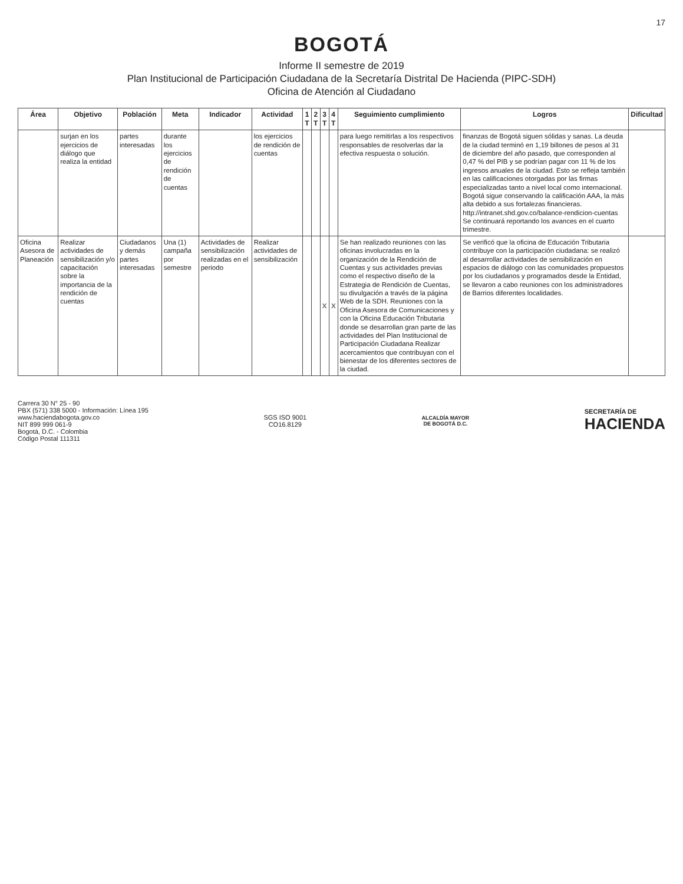17
BOGOTÁ
Informe II semestre de 2019
Plan Institucional de Participación Ciudadana de la Secretaría Distrital De Hacienda (PIPC-SDH)
Oficina de Atención al Ciudadano
| Área | Objetivo | Población | Meta | Indicador | Actividad | 1 T | 2 T | 3 T | 4 T | Seguimiento cumplimiento | Logros | Dificultad |
| --- | --- | --- | --- | --- | --- | --- | --- | --- | --- | --- | --- | --- |
| | surjan en los ejercicios de diálogo que realiza la entidad | partes interesadas | durante los ejercicios de rendición de cuentas | | los ejercicios de rendición de cuentas | | | | | para luego remitirlas a los respectivos responsables de resolverlas dar la efectiva respuesta o solución. | finanzas de Bogotá siguen sólidas y sanas. La deuda de la ciudad terminó en 1,19 billones de pesos al 31 de diciembre del año pasado, que corresponden al 0,47 % del PIB y se podrían pagar con 11 % de los ingresos anuales de la ciudad. Esto se refleja también en las calificaciones otorgadas por las firmas especializadas tanto a nivel local como internacional. Bogotá sigue conservando la calificación AAA, la más alta debido a sus fortalezas financieras. http://intranet.shd.gov.co/balance-rendicion-cuentas Se continuará reportando los avances en el cuarto trimestre. | |
| Oficina Asesora de Planeación | Realizar actividades de sensibilización y/o capacitación sobre la importancia de la rendición de cuentas | Ciudadanos y demás partes interesadas | Una (1) campaña por semestre | Actividades de sensibilización realizadas en el periodo | Realizar actividades de sensibilización | | | X | X | Se han realizado reuniones con las oficinas involucradas en la organización de la Rendición de Cuentas y sus actividades previas como el respectivo diseño de la Estrategia de Rendición de Cuentas, su divulgación a través de la página Web de la SDH. Reuniones con la Oficina Asesora de Comunicaciones y con la Oficina Educación Tributaria donde se desarrollan gran parte de las actividades del Plan Institucional de Participación Ciudadana Realizar acercamientos que contribuyan con el bienestar de los diferentes sectores de la ciudad. | Se verificó que la oficina de Educación Tributaria contribuye con la participación ciudadana: se realizó al desarrollar actividades de sensibilización en espacios de diálogo con las comunidades propuestos por los ciudadanos y programados desde la Entidad, se llevaron a cabo reuniones con los administradores de Barrios diferentes localidades. | |
Carrera 30 N° 25 - 90
PBX (571) 338 5000 - Información: Línea 195
www.haciendabogota.gov.co
NIT 899 999 061-9
Bogotá, D.C. - Colombia
Código Postal 111311
SGS ISO 9001
CO16.8129
ALCALDÍA MAYOR
DE BOGOTÁ D.C.
SECRETARÍA DE
HACIENDA